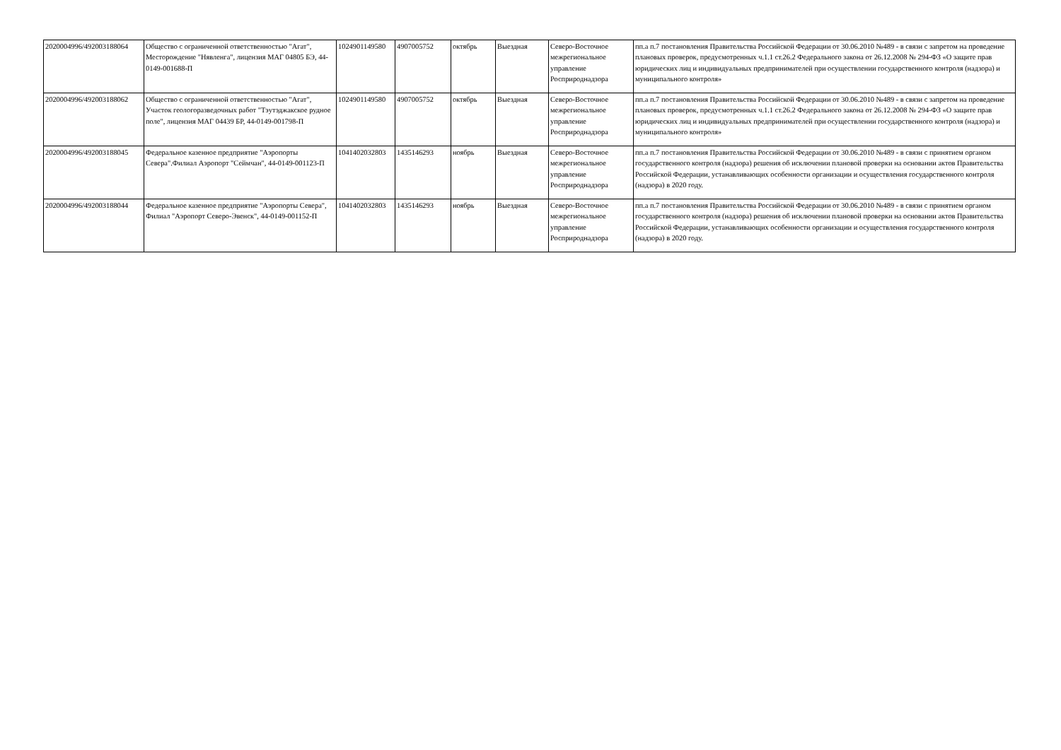| 2020004996/492003188064 | Общество с ограниченной ответственностью "Агат", Месторождение "Нявленга", лицензия МАГ 04805 БЭ, 44-0149-001688-П | 1024901149580 | 4907005752 | октябрь | Выездная | Северо-Восточное межрегиональное управление Росприроднадзора | пп.а п.7 постановления Правительства Российской Федерации от 30.06.2010 №489 - в связи с запретом на проведение плановых проверок, предусмотренных ч.1.1 ст.26.2 Федерального закона от 26.12.2008 № 294-ФЗ «О защите прав юридических лиц и индивидуальных предпринимателей при осуществлении государственного контроля (надзора) и муниципального контроля» |
| 2020004996/492003188062 | Общество с ограниченной ответственностью "Агат", Участок геологоразведочных работ "Тэутэджакское рудное поле", лицензия МАГ 04439 БР, 44-0149-001798-П | 1024901149580 | 4907005752 | октябрь | Выездная | Северо-Восточное межрегиональное управление Росприроднадзора | пп.а п.7 постановления Правительства Российской Федерации от 30.06.2010 №489 - в связи с запретом на проведение плановых проверок, предусмотренных ч.1.1 ст.26.2 Федерального закона от 26.12.2008 № 294-ФЗ «О защите прав юридических лиц и индивидуальных предпринимателей при осуществлении государственного контроля (надзора) и муниципального контроля» |
| 2020004996/492003188045 | Федеральное казенное предприятие "Аэропорты Севера".Филиал Аэропорт "Сеймчан", 44-0149-001123-П | 1041402032803 | 1435146293 | ноябрь | Выездная | Северо-Восточное межрегиональное управление Росприроднадзора | пп.а п.7 постановления Правительства Российской Федерации от 30.06.2010 №489 - в связи с принятием органом государственного контроля (надзора) решения об исключении плановой проверки на основании актов Правительства Российской Федерации, устанавливающих особенности организации и осуществления государственного контроля (надзора) в 2020 году. |
| 2020004996/492003188044 | Федеральное казенное предприятие "Аэропорты Севера", Филиал "Аэропорт Северо-Эвенск", 44-0149-001152-П | 1041402032803 | 1435146293 | ноябрь | Выездная | Северо-Восточное межрегиональное управление Росприроднадзора | пп.а п.7 постановления Правительства Российской Федерации от 30.06.2010 №489 - в связи с принятием органом государственного контроля (надзора) решения об исключении плановой проверки на основании актов Правительства Российской Федерации, устанавливающих особенности организации и осуществления государственного контроля (надзора) в 2020 году. |